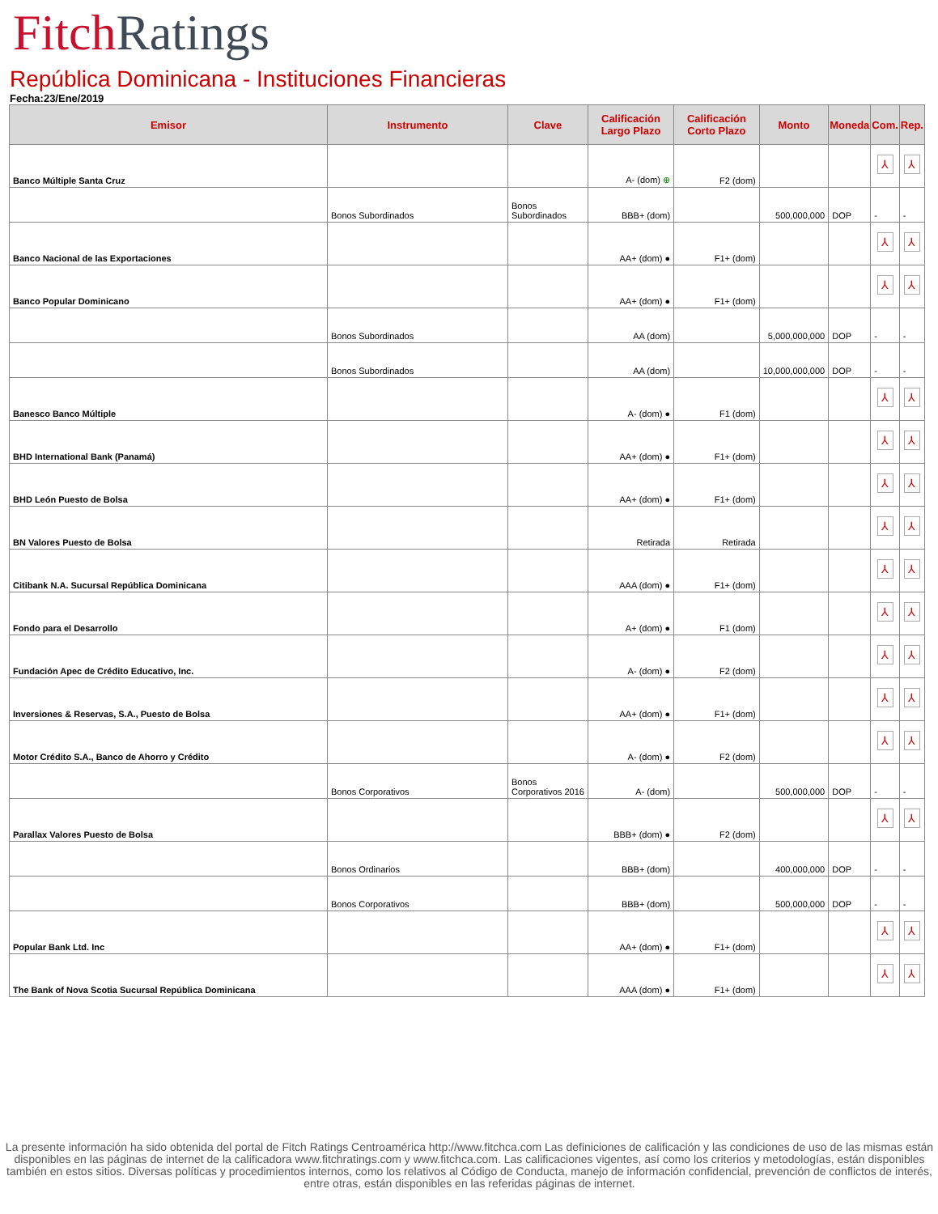Fitch Ratings
República Dominicana - Instituciones Financieras
Fecha:23/Ene/2019
| Emisor | Instrumento | Clave | Calificación Largo Plazo | Calificación Corto Plazo | Monto | Moneda | Com. | Rep. |
| --- | --- | --- | --- | --- | --- | --- | --- | --- |
| Banco Múltiple Santa Cruz | | | A- (dom) ⊕ | F2 (dom) | | | ⅄ | ⅄ |
| | Bonos Subordinados | Bonos Subordinados | BBB+ (dom) | | 500,000,000 | DOP | - | - |
| Banco Nacional de las Exportaciones | | | AA+ (dom) ● | F1+ (dom) | | | ⅄ | ⅄ |
| Banco Popular Dominicano | | | AA+ (dom) ● | F1+ (dom) | | | ⅄ | ⅄ |
| | Bonos Subordinados | | AA (dom) | | 5,000,000,000 | DOP | - | - |
| | Bonos Subordinados | | AA (dom) | | 10,000,000,000 | DOP | - | - |
| Banesco Banco Múltiple | | | A- (dom) ● | F1 (dom) | | | ⅄ | ⅄ |
| BHD International Bank (Panamá) | | | AA+ (dom) ● | F1+ (dom) | | | ⅄ | ⅄ |
| BHD León Puesto de Bolsa | | | AA+ (dom) ● | F1+ (dom) | | | ⅄ | ⅄ |
| BN Valores Puesto de Bolsa | | | Retirada | Retirada | | | ⅄ | ⅄ |
| Citibank N.A. Sucursal República Dominicana | | | AAA (dom) ● | F1+ (dom) | | | ⅄ | ⅄ |
| Fondo para el Desarrollo | | | A+ (dom) ● | F1 (dom) | | | ⅄ | ⅄ |
| Fundación Apec de Crédito Educativo, Inc. | | | A- (dom) ● | F2 (dom) | | | ⅄ | ⅄ |
| Inversiones & Reservas, S.A., Puesto de Bolsa | | | AA+ (dom) ● | F1+ (dom) | | | ⅄ | ⅄ |
| Motor Crédito S.A., Banco de Ahorro y Crédito | | | A- (dom) ● | F2 (dom) | | | ⅄ | ⅄ |
| | Bonos Corporativos | Bonos Corporativos 2016 | A- (dom) | | 500,000,000 | DOP | - | - |
| Parallax Valores Puesto de Bolsa | | | BBB+ (dom) ● | F2 (dom) | | | ⅄ | ⅄ |
| | Bonos Ordinarios | | BBB+ (dom) | | 400,000,000 | DOP | - | - |
| | Bonos Corporativos | | BBB+ (dom) | | 500,000,000 | DOP | - | - |
| Popular Bank Ltd. Inc | | | AA+ (dom) ● | F1+ (dom) | | | ⅄ | ⅄ |
| The Bank of Nova Scotia Sucursal República Dominicana | | | AAA (dom) ● | F1+ (dom) | | | ⅄ | ⅄ |
La presente información ha sido obtenida del portal de Fitch Ratings Centroamérica http://www.fitchca.com Las definiciones de calificación y las condiciones de uso de las mismas están disponibles en las páginas de internet de la calificadora www.fitchratings.com y www.fitchca.com. Las calificaciones vigentes, así como los criterios y metodologías, están disponibles también en estos sitios. Diversas políticas y procedimientos internos, como los relativos al Código de Conducta, manejo de información confidencial, prevención de conflictos de interés, entre otras, están disponibles en las referidas páginas de internet.